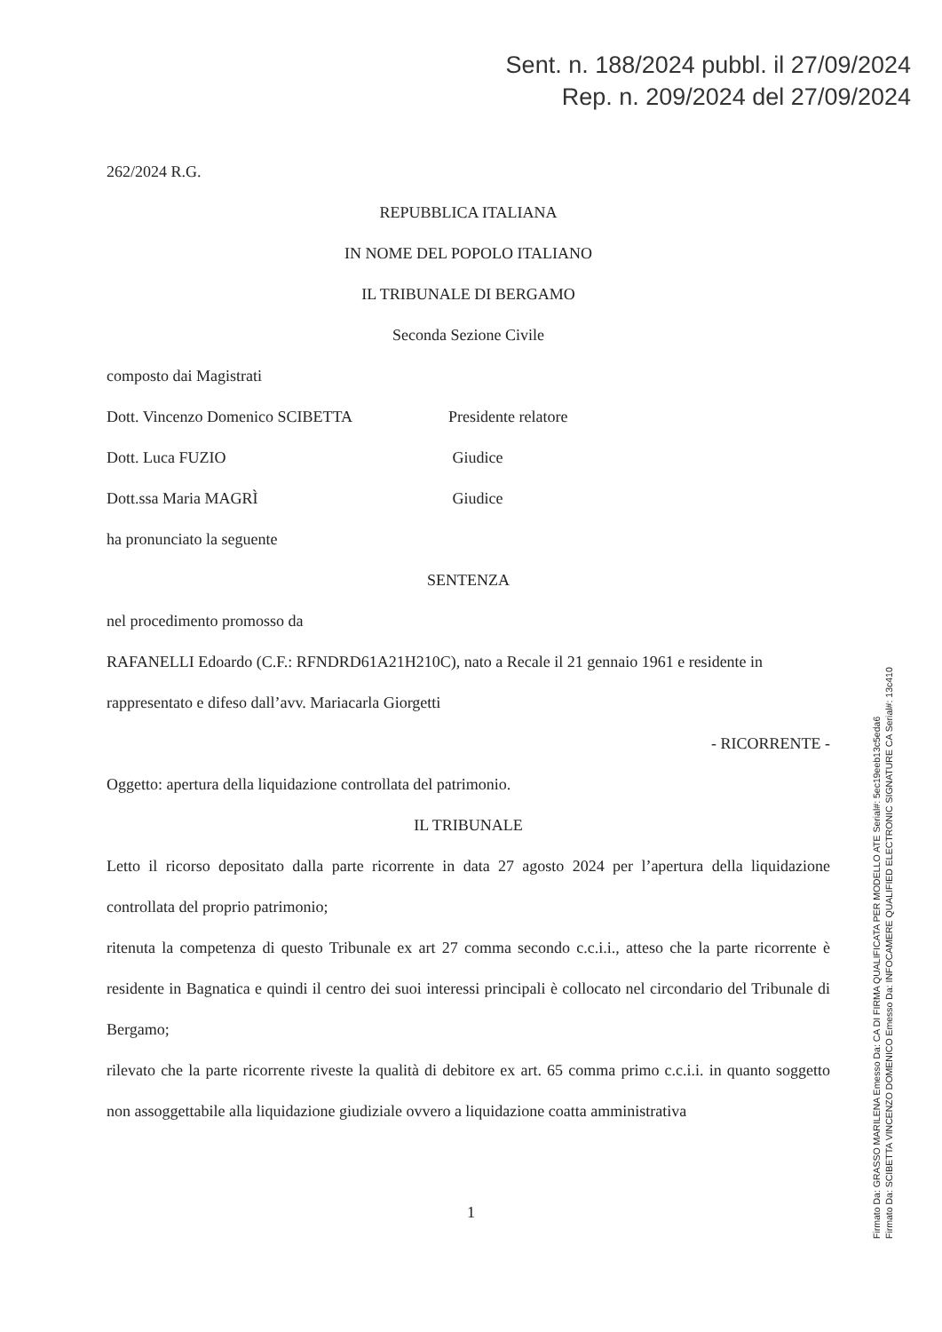Sent. n. 188/2024 pubbl. il 27/09/2024
Rep. n. 209/2024 del 27/09/2024
262/2024 R.G.
REPUBBLICA ITALIANA
IN NOME DEL POPOLO ITALIANO
IL TRIBUNALE DI BERGAMO
Seconda Sezione Civile
composto dai Magistrati
Dott. Vincenzo Domenico SCIBETTA Presidente relatore
Dott. Luca FUZIO Giudice
Dott.ssa Maria MAGRÌ Giudice
ha pronunciato la seguente
SENTENZA
nel procedimento promosso da
RAFANELLI Edoardo (C.F.: RFNDRD61A21H210C), nato a Recale il 21 gennaio 1961 e residente in
rappresentato e difeso dall’avv. Mariacarla Giorgetti
- RICORRENTE -
Oggetto: apertura della liquidazione controllata del patrimonio.
IL TRIBUNALE
Letto il ricorso depositato dalla parte ricorrente in data 27 agosto 2024 per l’apertura della liquidazione controllata del proprio patrimonio;
ritenuta la competenza di questo Tribunale ex art 27 comma secondo c.c.i.i., atteso che la parte ricorrente è residente in Bagnatica e quindi il centro dei suoi interessi principali è collocato nel circondario del Tribunale di Bergamo;
rilevato che la parte ricorrente riveste la qualità di debitore ex art. 65 comma primo c.c.i.i. in quanto soggetto non assoggettabile alla liquidazione giudiziale ovvero a liquidazione coatta amministrativa
1
Firmato Da: GRASSO MARILENA Emesso Da: CA DI FIRMA QUALIFICATA PER MODELLO ATE Serial#: 5ec19eeb13c5eda6
Firmato Da: SCIBETTA VINCENZO DOMENICO Emesso Da: INFOCAMERE QUALIFIED ELECTRONIC SIGNATURE CA Serial#: 13c410